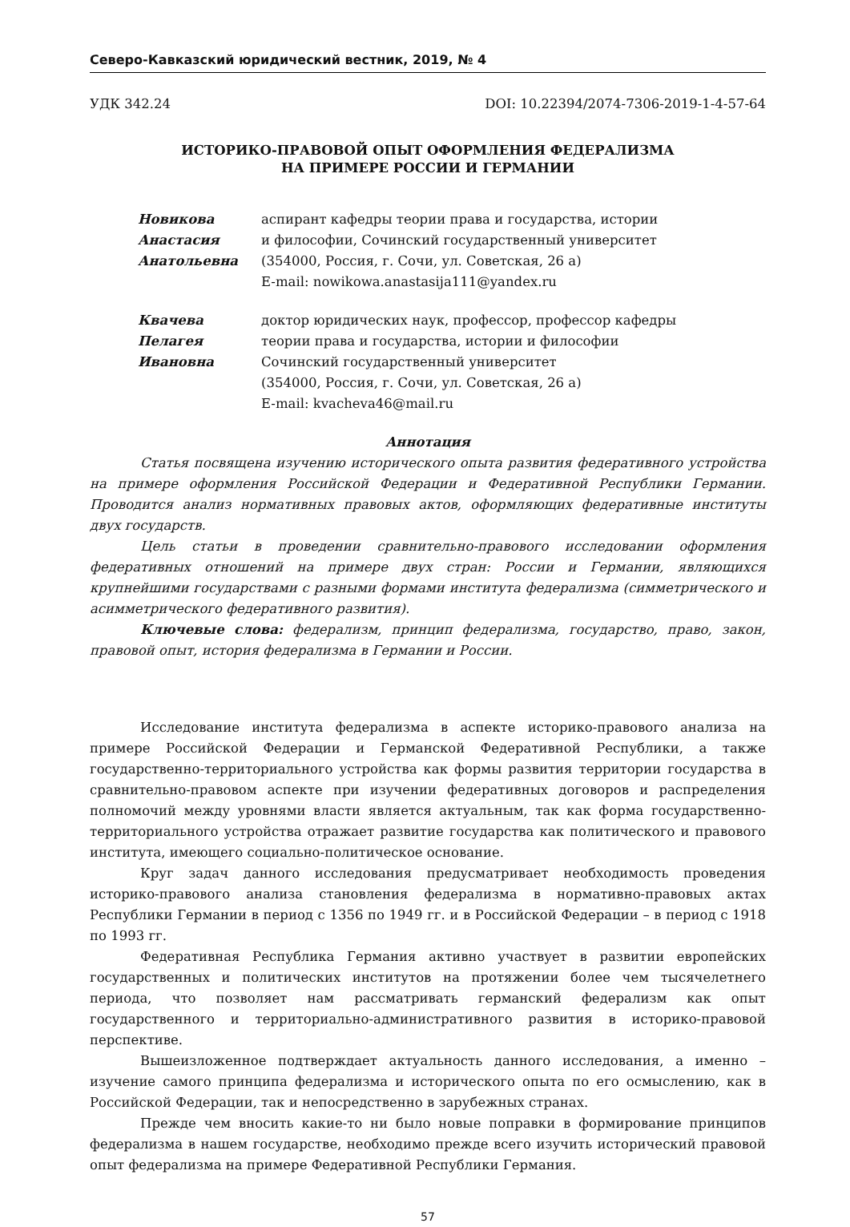Северо-Кавказский юридический вестник, 2019, № 4
УДК 342.24 DOI: 10.22394/2074-7306-2019-1-4-57-64
ИСТОРИКО-ПРАВОВОЙ ОПЫТ ОФОРМЛЕНИЯ ФЕДЕРАЛИЗМА
НА ПРИМЕРЕ РОССИИ И ГЕРМАНИИ
Новикова
Анастасия
Анатольевна
аспирант кафедры теории права и государства, истории
и философии, Сочинский государственный университет
(354000, Россия, г. Сочи, ул. Советская, 26 а)
E-mail: nowikowa.anastasija111@yandex.ru
Квачева
Пелагея
Ивановна
доктор юридических наук, профессор, профессор кафедры
теории права и государства, истории и философии
Сочинский государственный университет
(354000, Россия, г. Сочи, ул. Советская, 26 а)
E-mail: kvacheva46@mail.ru
Аннотация
Статья посвящена изучению исторического опыта развития федеративного устройства на примере оформления Российской Федерации и Федеративной Республики Германии. Проводится анализ нормативных правовых актов, оформляющих федеративные институты двух государств.
Цель статьи в проведении сравнительно-правового исследовании оформления федеративных отношений на примере двух стран: России и Германии, являющихся крупнейшими государствами с разными формами института федерализма (симметрического и асимметрического федеративного развития).
Ключевые слова: федерализм, принцип федерализма, государство, право, закон, правовой опыт, история федерализма в Германии и России.
Исследование института федерализма в аспекте историко-правового анализа на примере Российской Федерации и Германской Федеративной Республики, а также государственно-территориального устройства как формы развития территории государства в сравнительно-правовом аспекте при изучении федеративных договоров и распределения полномочий между уровнями власти является актуальным, так как форма государственно-территориального устройства отражает развитие государства как политического и правового института, имеющего социально-политическое основание.
Круг задач данного исследования предусматривает необходимость проведения историко-правового анализа становления федерализма в нормативно-правовых актах Республики Германии в период с 1356 по 1949 гг. и в Российской Федерации – в период с 1918 по 1993 гг.
Федеративная Республика Германия активно участвует в развитии европейских государственных и политических институтов на протяжении более чем тысячелетнего периода, что позволяет нам рассматривать германский федерализм как опыт государственного и территориально-административного развития в историко-правовой перспективе.
Вышеизложенное подтверждает актуальность данного исследования, а именно – изучение самого принципа федерализма и исторического опыта по его осмыслению, как в Российской Федерации, так и непосредственно в зарубежных странах.
Прежде чем вносить какие-то ни было новые поправки в формирование принципов федерализма в нашем государстве, необходимо прежде всего изучить исторический правовой опыт федерализма на примере Федеративной Республики Германия.
57